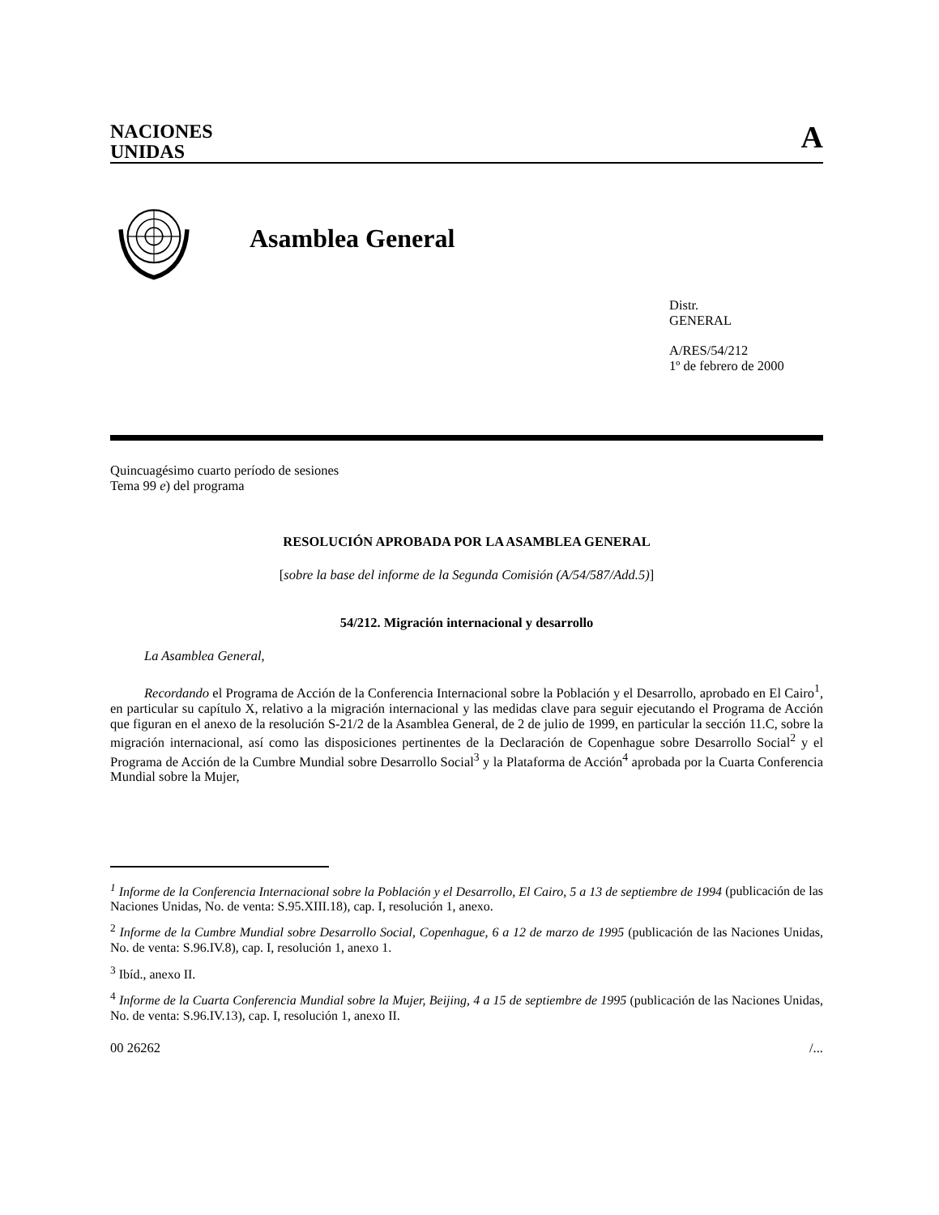NACIONES
UNIDAS
A
Asamblea General
Distr.
GENERAL
A/RES/54/212
1º de febrero de 2000
Quincuagésimo cuarto período de sesiones
Tema 99 e) del programa
RESOLUCIÓN APROBADA POR LA ASAMBLEA GENERAL
[sobre la base del informe de la Segunda Comisión (A/54/587/Add.5)]
54/212. Migración internacional y desarrollo
La Asamblea General,
Recordando el Programa de Acción de la Conferencia Internacional sobre la Población y el Desarrollo, aprobado en El Cairo<sup>1</sup>, en particular su capítulo X, relativo a la migración internacional y las medidas clave para seguir ejecutando el Programa de Acción que figuran en el anexo de la resolución S-21/2 de la Asamblea General, de 2 de julio de 1999, en particular la sección 11.C, sobre la migración internacional, así como las disposiciones pertinentes de la Declaración de Copenhague sobre Desarrollo Social<sup>2</sup> y el Programa de Acción de la Cumbre Mundial sobre Desarrollo Social<sup>3</sup> y la Plataforma de Acción<sup>4</sup> aprobada por la Cuarta Conferencia Mundial sobre la Mujer,
<sup>1</sup> Informe de la Conferencia Internacional sobre la Población y el Desarrollo, El Cairo, 5 a 13 de septiembre de 1994 (publicación de las Naciones Unidas, No. de venta: S.95.XIII.18), cap. I, resolución 1, anexo.
<sup>2</sup> Informe de la Cumbre Mundial sobre Desarrollo Social, Copenhague, 6 a 12 de marzo de 1995 (publicación de las Naciones Unidas, No. de venta: S.96.IV.8), cap. I, resolución 1, anexo 1.
<sup>3</sup> Ibíd., anexo II.
<sup>4</sup> Informe de la Cuarta Conferencia Mundial sobre la Mujer, Beijing, 4 a 15 de septiembre de 1995 (publicación de las Naciones Unidas, No. de venta: S.96.IV.13), cap. I, resolución 1, anexo II.
00 26262 /...